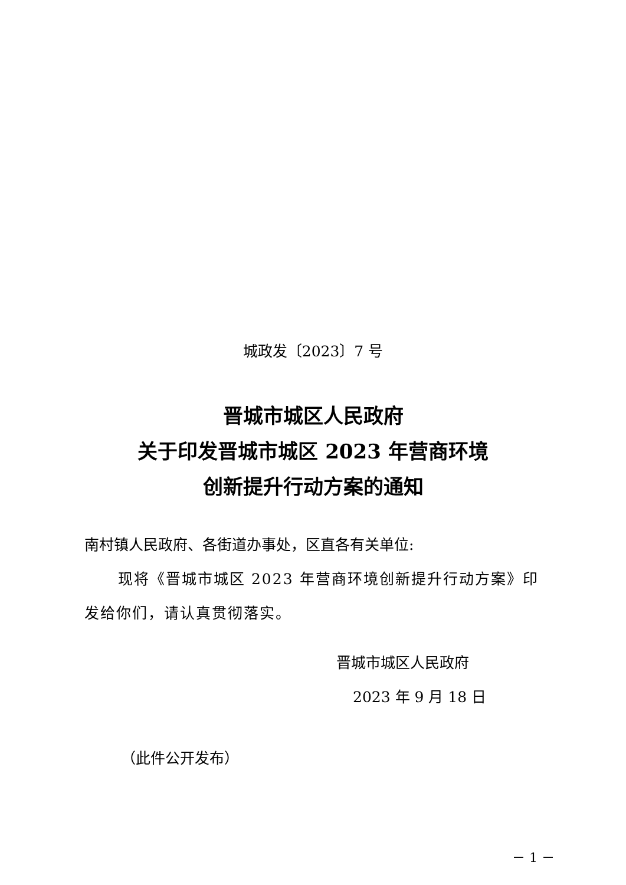城政发〔2023〕7 号
晋城市城区人民政府
关于印发晋城市城区 2023 年营商环境
创新提升行动方案的通知
南村镇人民政府、各街道办事处，区直各有关单位:
现将《晋城市城区 2023 年营商环境创新提升行动方案》印发给你们，请认真贯彻落实。
晋城市城区人民政府
2023 年 9 月 18 日
（此件公开发布）
－ 1 －